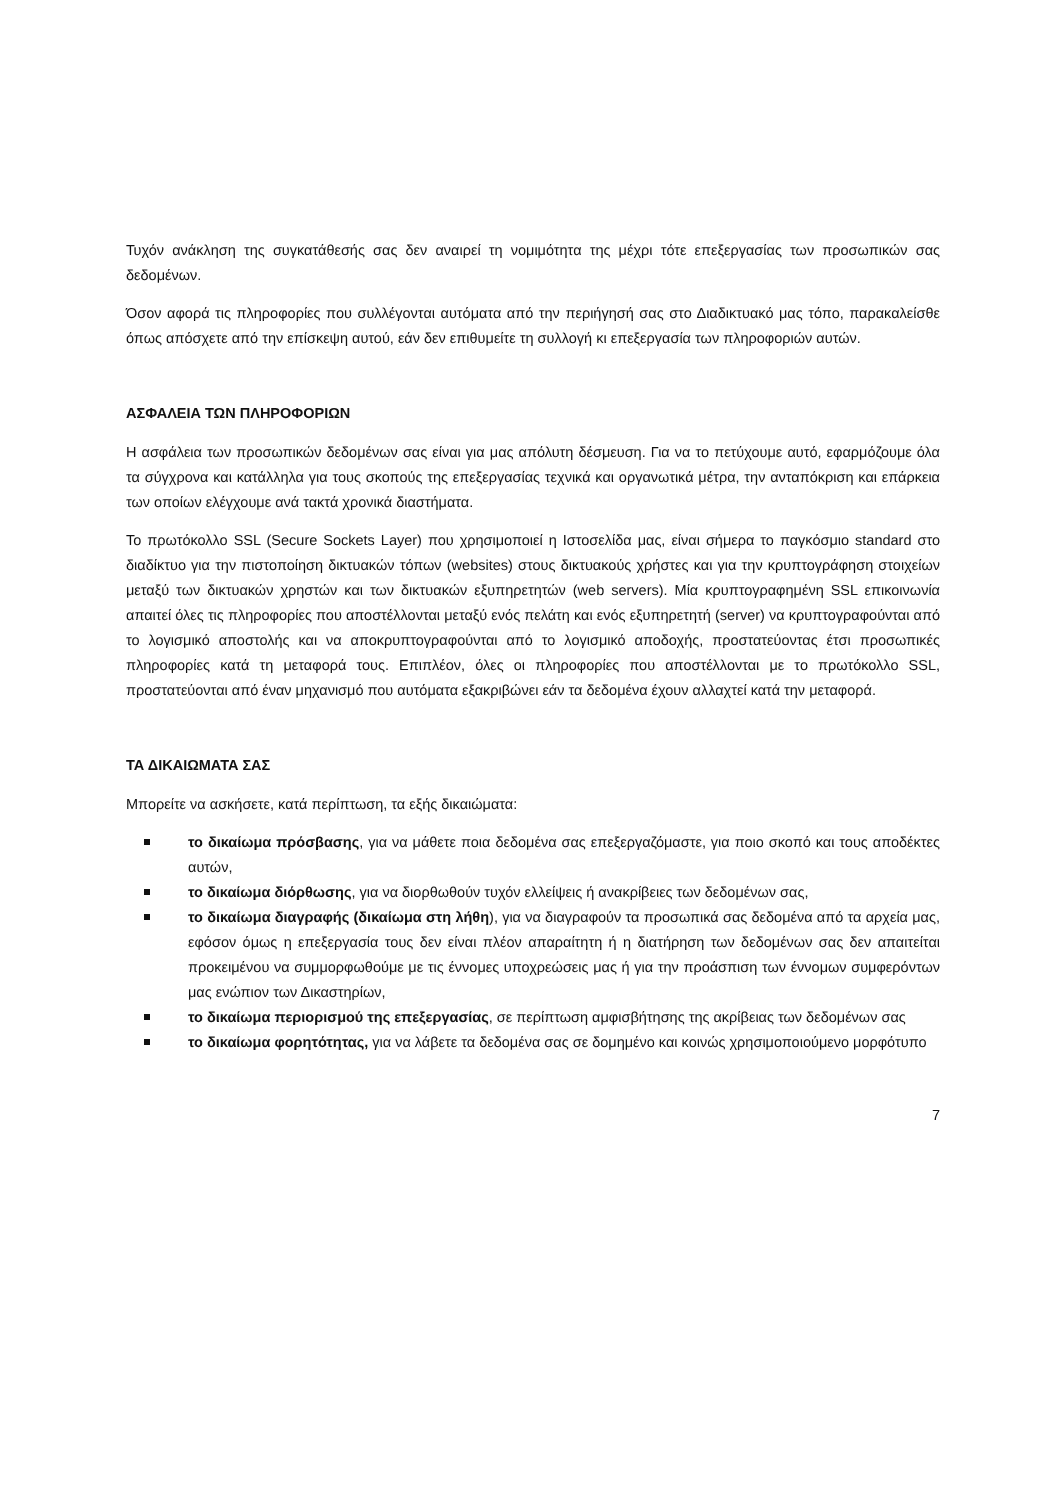Τυχόν ανάκληση της συγκατάθεσής σας δεν αναιρεί τη νομιμότητα της μέχρι τότε επεξεργασίας των προσωπικών σας δεδομένων.
Όσον αφορά τις πληροφορίες που συλλέγονται αυτόματα από την περιήγησή σας στο Διαδικτυακό μας τόπο, παρακαλείσθε όπως απόσχετε από την επίσκεψη αυτού, εάν δεν επιθυμείτε τη συλλογή κι επεξεργασία των πληροφοριών αυτών.
ΑΣΦΑΛΕΙΑ ΤΩΝ ΠΛΗΡΟΦΟΡΙΩΝ
Η ασφάλεια των προσωπικών δεδομένων σας είναι για μας απόλυτη δέσμευση. Για να το πετύχουμε αυτό, εφαρμόζουμε όλα τα σύγχρονα και κατάλληλα για τους σκοπούς της επεξεργασίας τεχνικά και οργανωτικά μέτρα, την ανταπόκριση και επάρκεια των οποίων ελέγχουμε ανά τακτά χρονικά διαστήματα.
Το πρωτόκολλο SSL (Secure Sockets Layer) που χρησιμοποιεί η Ιστοσελίδα μας, είναι σήμερα το παγκόσμιο standard στο διαδίκτυο για την πιστοποίηση δικτυακών τόπων (websites) στους δικτυακούς χρήστες και για την κρυπτογράφηση στοιχείων μεταξύ των δικτυακών χρηστών και των δικτυακών εξυπηρετητών (web servers). Μία κρυπτογραφημένη SSL επικοινωνία απαιτεί όλες τις πληροφορίες που αποστέλλονται μεταξύ ενός πελάτη και ενός εξυπηρετητή (server) να κρυπτογραφούνται από το λογισμικό αποστολής και να αποκρυπτογραφούνται από το λογισμικό αποδοχής, προστατεύοντας έτσι προσωπικές πληροφορίες κατά τη μεταφορά τους. Επιπλέον, όλες οι πληροφορίες που αποστέλλονται με το πρωτόκολλο SSL, προστατεύονται από έναν μηχανισμό που αυτόματα εξακριβώνει εάν τα δεδομένα έχουν αλλαχτεί κατά την μεταφορά.
ΤΑ ΔΙΚΑΙΩΜΑΤΑ ΣΑΣ
Μπορείτε να ασκήσετε, κατά περίπτωση, τα εξής δικαιώματα:
το δικαίωμα πρόσβασης, για να μάθετε ποια δεδομένα σας επεξεργαζόμαστε, για ποιο σκοπό και τους αποδέκτες αυτών,
το δικαίωμα διόρθωσης, για να διορθωθούν τυχόν ελλείψεις ή ανακρίβειες των δεδομένων σας,
το δικαίωμα διαγραφής (δικαίωμα στη λήθη), για να διαγραφούν τα προσωπικά σας δεδομένα από τα αρχεία μας, εφόσον όμως η επεξεργασία τους δεν είναι πλέον απαραίτητη ή η διατήρηση των δεδομένων σας δεν απαιτείται προκειμένου να συμμορφωθούμε με τις έννομες υποχρεώσεις μας ή για την προάσπιση των έννομων συμφερόντων μας ενώπιον των Δικαστηρίων,
το δικαίωμα περιορισμού της επεξεργασίας, σε περίπτωση αμφισβήτησης της ακρίβειας των δεδομένων σας
το δικαίωμα φορητότητας, για να λάβετε τα δεδομένα σας σε δομημένο και κοινώς χρησιμοποιούμενο μορφότυπο
7